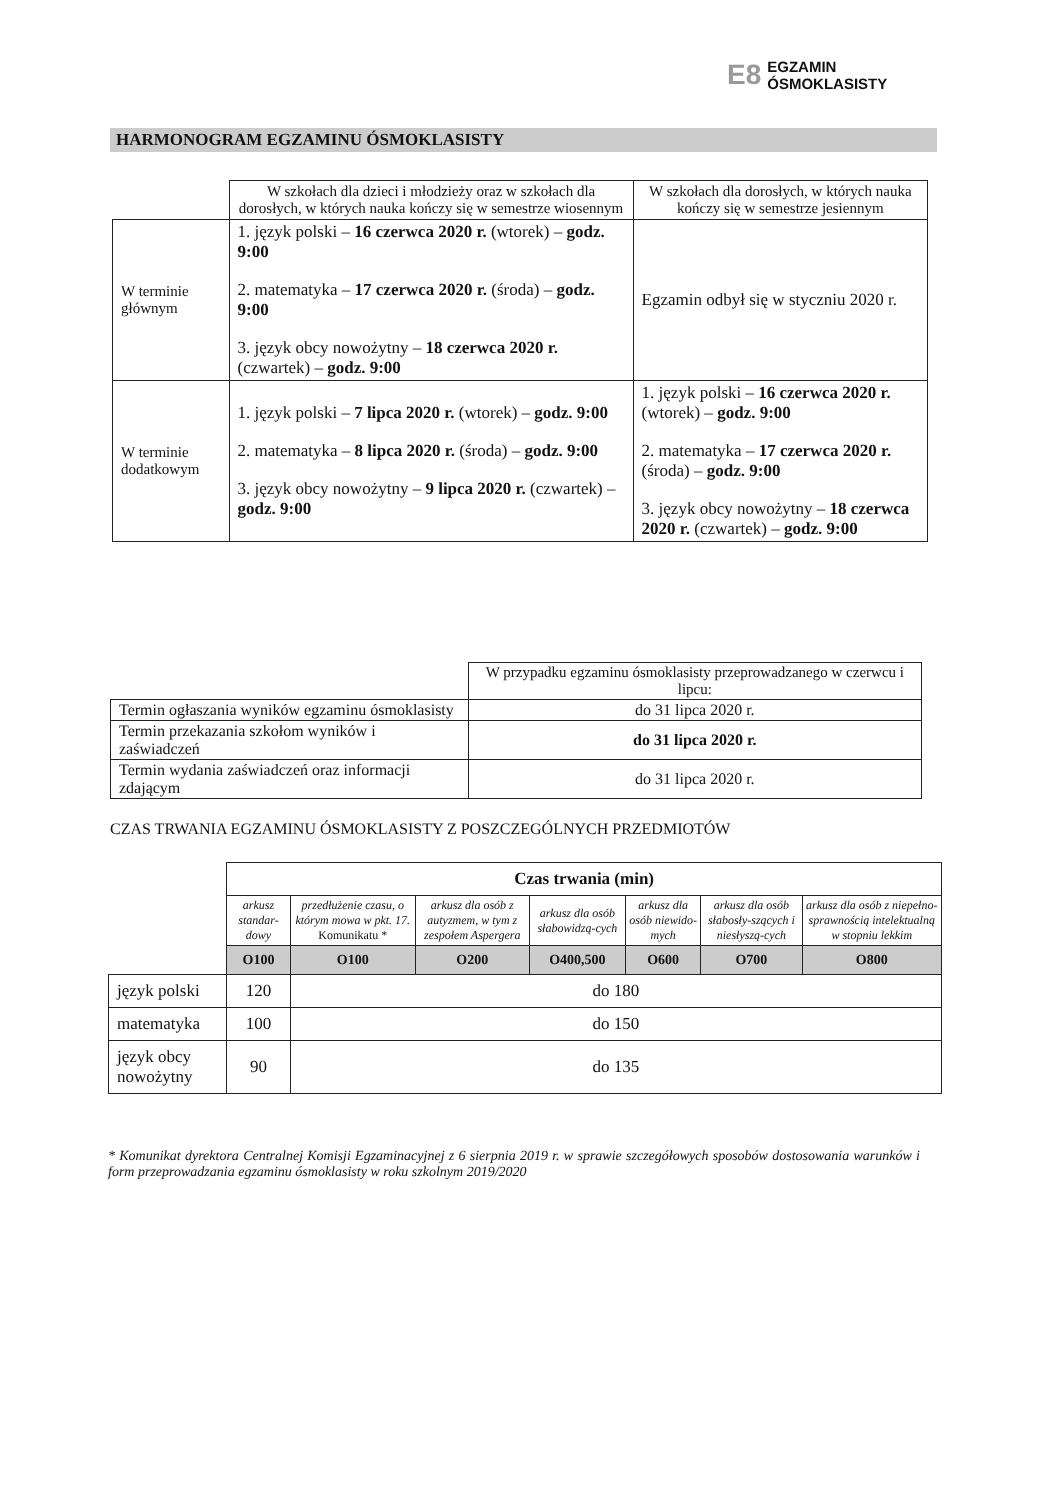E8 EGZAMIN
ÓSMOKLASISTY
HARMONOGRAM EGZAMINU ÓSMOKLASISTY
| | W szkołach dla dzieci i młodzieży oraz w szkołach dla dorosłych, w których nauka kończy się w semestrze wiosennym | W szkołach dla dorosłych, w których nauka kończy się w semestrze jesiennym |
| W terminie głównym | 1. język polski – 16 czerwca 2020 r. (wtorek) – godz. 9:00 2. matematyka – 17 czerwca 2020 r. (środa) – godz. 9:00 3. język obcy nowożytny – 18 czerwca 2020 r. (czwartek) – godz. 9:00 | Egzamin odbył się w styczniu 2020 r. |
| W terminie dodatkowym | 1. język polski – 7 lipca 2020 r. (wtorek) – godz. 9:00 2. matematyka – 8 lipca 2020 r. (środa) – godz. 9:00 3. język obcy nowożytny – 9 lipca 2020 r. (czwartek) – godz. 9:00 | 1. język polski – 16 czerwca 2020 r. (wtorek) – godz. 9:00 2. matematyka – 17 czerwca 2020 r. (środa) – godz. 9:00 3. język obcy nowożytny – 18 czerwca 2020 r. (czwartek) – godz. 9:00 |
| | W przypadku egzaminu ósmoklasisty przeprowadzanego w czerwcu i lipcu: |
| Termin ogłaszania wyników egzaminu ósmoklasisty | do 31 lipca 2020 r. |
| Termin przekazania szkołom wyników i zaświadczeń | do 31 lipca 2020 r. |
| Termin wydania zaświadczeń oraz informacji zdającym | do 31 lipca 2020 r. |
CZAS TRWANIA EGZAMINU ÓSMOKLASISTY Z POSZCZEGÓLNYCH PRZEDMIOTÓW
| | Czas trwania (min) | | | | | | |
| | arkusz standar-dowy | przedłużenie czasu, o którym mowa w pkt. 17. Komunikatu * | arkusz dla osób z autyzmem, w tym z zespołem Aspergera | arkusz dla osób słabowidzą-cych | arkusz dla osób niewido-mych | arkusz dla osób słabosły-szących i niesłyszą-cych | arkusz dla osób z niepełno-sprawnością intelektualną w stopniu lekkim |
| | O100 | O100 | O200 | O400,500 | O600 | O700 | O800 |
| język polski | 120 | do 180 | | | | | |
| matematyka | 100 | do 150 | | | | | |
| język obcy nowożytny | 90 | do 135 | | | | | |
* Komunikat dyrektora Centralnej Komisji Egzaminacyjnej z 6 sierpnia 2019 r. w sprawie szczegółowych sposobów dostosowania warunków i form przeprowadzania egzaminu ósmoklasisty w roku szkolnym 2019/2020